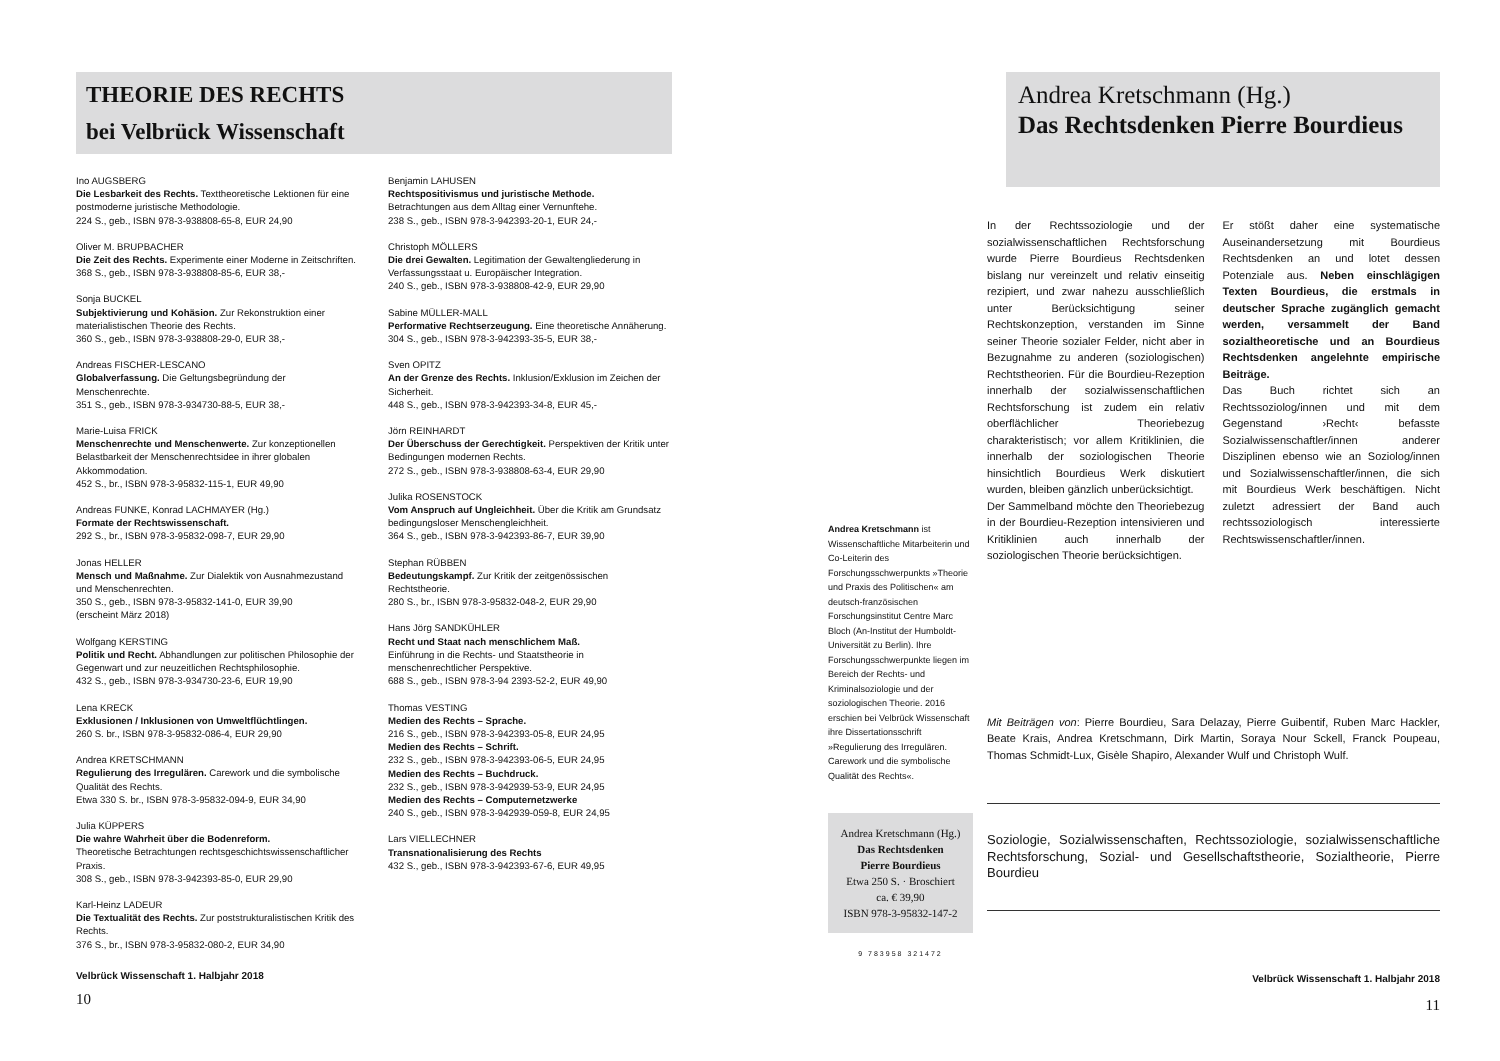THEORIE DES RECHTS
bei Velbrück Wissenschaft
Ino AUGSBERG
Die Lesbarkeit des Rechts. Texttheoretische Lektionen für eine postmoderne juristische Methodologie.
224 S., geb., ISBN 978-3-938808-65-8, EUR 24,90
Oliver M. BRUPBACHER
Die Zeit des Rechts. Experimente einer Moderne in Zeitschriften.
368 S., geb., ISBN 978-3-938808-85-6, EUR 38,-
Sonja BUCKEL
Subjektivierung und Kohäsion. Zur Rekonstruktion einer materialistischen Theorie des Rechts.
360 S., geb., ISBN 978-3-938808-29-0, EUR 38,-
Andreas FISCHER-LESCANO
Globalverfassung. Die Geltungsbegründung der Menschenrechte.
351 S., geb., ISBN 978-3-934730-88-5, EUR 38,-
Marie-Luisa FRICK
Menschenrechte und Menschenwerte. Zur konzeptionellen Belastbarkeit der Menschenrechtsidee in ihrer globalen Akkommodation.
452 S., br., ISBN 978-3-95832-115-1, EUR 49,90
Andreas FUNKE, Konrad LACHMAYER (Hg.)
Formate der Rechtswissenschaft.
292 S., br., ISBN 978-3-95832-098-7, EUR 29,90
Jonas HELLER
Mensch und Maßnahme. Zur Dialektik von Ausnahmezustand und Menschenrechten.
350 S., geb., ISBN 978-3-95832-141-0, EUR 39,90
(erscheint März 2018)
Wolfgang KERSTING
Politik und Recht. Abhandlungen zur politischen Philosophie der Gegenwart und zur neuzeitlichen Rechtsphilosophie.
432 S., geb., ISBN 978-3-934730-23-6, EUR 19,90
Lena KRECK
Exklusionen / Inklusionen von Umweltflüchtlingen.
260 S. br., ISBN 978-3-95832-086-4, EUR 29,90
Andrea KRETSCHMANN
Regulierung des Irregulären. Carework und die symbolische Qualität des Rechts.
Etwa 330 S. br., ISBN 978-3-95832-094-9, EUR 34,90
Julia KÜPPERS
Die wahre Wahrheit über die Bodenreform.
Theoretische Betrachtungen rechtsgeschichtswissenschaftlicher Praxis.
308 S., geb., ISBN 978-3-942393-85-0, EUR 29,90
Karl-Heinz LADEUR
Die Textualität des Rechts. Zur poststrukturalistischen Kritik des Rechts.
376 S., br., ISBN 978-3-95832-080-2, EUR 34,90
Benjamin LAHUSEN
Rechtspositivismus und juristische Methode.
Betrachtungen aus dem Alltag einer Vernunftehe.
238 S., geb., ISBN 978-3-942393-20-1, EUR 24,-
Christoph MÖLLERS
Die drei Gewalten. Legitimation der Gewaltengliederung in Verfassungsstaat u. Europäischer Integration.
240 S., geb., ISBN 978-3-938808-42-9, EUR 29,90
Sabine MÜLLER-MALL
Performative Rechtserzeugung. Eine theoretische Annäherung.
304 S., geb., ISBN 978-3-942393-35-5, EUR 38,-
Sven OPITZ
An der Grenze des Rechts. Inklusion/Exklusion im Zeichen der Sicherheit.
448 S., geb., ISBN 978-3-942393-34-8, EUR 45,-
Jörn REINHARDT
Der Überschuss der Gerechtigkeit. Perspektiven der Kritik unter Bedingungen modernen Rechts.
272 S., geb., ISBN 978-3-938808-63-4, EUR 29,90
Julika ROSENSTOCK
Vom Anspruch auf Ungleichheit. Über die Kritik am Grundsatz bedingungsloser Menschengleichheit.
364 S., geb., ISBN 978-3-942393-86-7, EUR 39,90
Stephan RÜBBEN
Bedeutungskampf. Zur Kritik der zeitgenössischen Rechtstheorie.
280 S., br., ISBN 978-3-95832-048-2, EUR 29,90
Hans Jörg SANDKÜHLER
Recht und Staat nach menschlichem Maß.
Einführung in die Rechts- und Staatstheorie in menschenrechtlicher Perspektive.
688 S., geb., ISBN 978-3-94 2393-52-2, EUR 49,90
Thomas VESTING
Medien des Rechts – Sprache.
216 S., geb., ISBN 978-3-942393-05-8, EUR 24,95
Medien des Rechts – Schrift.
232 S., geb., ISBN 978-3-942393-06-5, EUR 24,95
Medien des Rechts – Buchdruck.
232 S., geb., ISBN 978-3-942939-53-9, EUR 24,95
Medien des Rechts – Computernetzwerke
240 S., geb., ISBN 978-3-942939-059-8, EUR 24,95
Lars VIELLECHNER
Transnationalisierung des Rechts
432 S., geb., ISBN 978-3-942393-67-6, EUR 49,95
Velbrück Wissenschaft 1. Halbjahr 2018
10
Andrea Kretschmann (Hg.)
Das Rechtsdenken Pierre Bourdieus
Andrea Kretschmann ist Wissenschaftliche Mitarbeiterin und Co-Leiterin des Forschungsschwerpunkts »Theorie und Praxis des Politischen« am deutsch-französischen Forschungsinstitut Centre Marc Bloch (An-Institut der Humboldt-Universität zu Berlin). Ihre Forschungsschwerpunkte liegen im Bereich der Rechts- und Kriminalsoziologie und der soziologischen Theorie. 2016 erschien bei Velbrück Wissenschaft ihre Dissertationsschrift »Regulierung des Irregulären. Carework und die symbolische Qualität des Rechts«.
Andrea Kretschmann (Hg.)
Das Rechtsdenken
Pierre Bourdieus
Etwa 250 S. · Broschiert
ca. € 39,90
ISBN 978-3-95832-147-2
9 783958 321472
In der Rechtssoziologie und der sozialwissenschaftlichen Rechtsforschung wurde Pierre Bourdieus Rechtsdenken bislang nur vereinzelt und relativ einseitig rezipiert, und zwar nahezu ausschließlich unter Berücksichtigung seiner Rechtskonzeption, verstanden im Sinne seiner Theorie sozialer Felder, nicht aber in Bezugnahme zu anderen (soziologischen) Rechtstheorien. Für die Bourdieu-Rezeption innerhalb der sozialwissenschaftlichen Rechtsforschung ist zudem ein relativ oberflächlicher Theoriebezug charakteristisch; vor allem Kritiklinien, die innerhalb der soziologischen Theorie hinsichtlich Bourdieus Werk diskutiert wurden, bleiben gänzlich unberücksichtigt.
Der Sammelband möchte den Theoriebezug in der Bourdieu-Rezeption intensivieren und Kritiklinien auch innerhalb der soziologischen Theorie berücksichtigen.
Er stößt daher eine systematische Auseinandersetzung mit Bourdieus Rechtsdenken an und lotet dessen Potenziale aus. Neben einschlägigen Texten Bourdieus, die erstmals in deutscher Sprache zugänglich gemacht werden, versammelt der Band sozialtheoretische und an Bourdieus Rechtsdenken angelehnte empirische Beiträge.
Das Buch richtet sich an Rechtssoziolog/innen und mit dem Gegenstand ›Recht‹ befasste Sozialwissenschaftler/innen anderer Disziplinen ebenso wie an Soziolog/innen und Sozialwissenschaftler/innen, die sich mit Bourdieus Werk beschäftigen. Nicht zuletzt adressiert der Band auch rechtssoziologisch interessierte Rechtswissenschaftler/innen.
Mit Beiträgen von: Pierre Bourdieu, Sara Delazay, Pierre Guibentif, Ruben Marc Hackler, Beate Krais, Andrea Kretschmann, Dirk Martin, Soraya Nour Sckell, Franck Poupeau, Thomas Schmidt-Lux, Gisèle Shapiro, Alexander Wulf und Christoph Wulf.
Soziologie, Sozialwissenschaften, Rechtssoziologie, sozialwissenschaftliche Rechtsforschung, Sozial- und Gesellschaftstheorie, Sozialtheorie, Pierre Bourdieu
Velbrück Wissenschaft 1. Halbjahr 2018
11